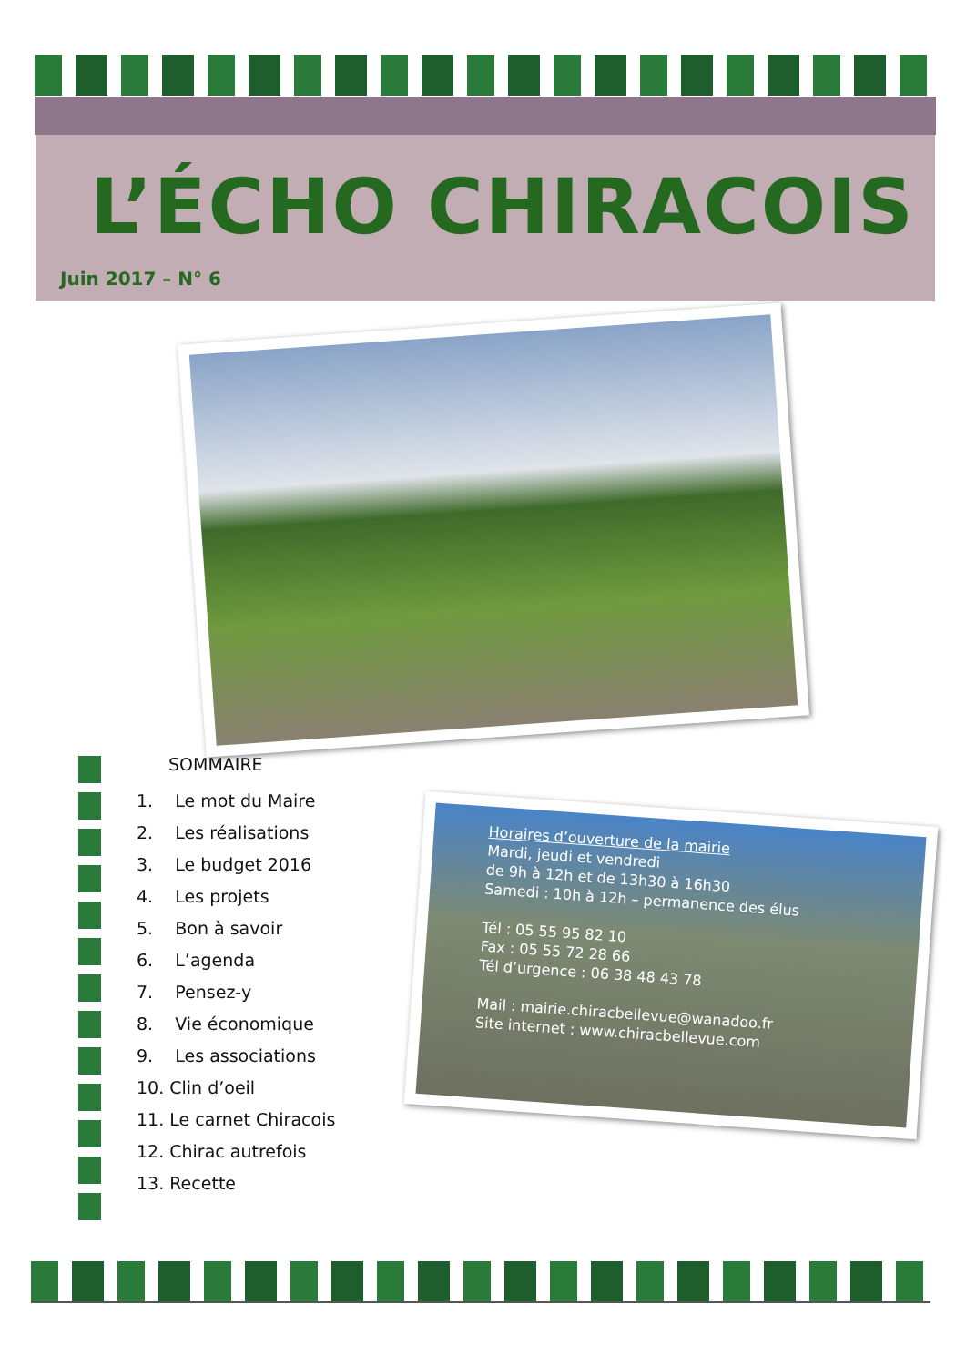L’ÉCHO CHIRACOIS
Juin 2017 – N° 6
SOMMAIRE
1. Le mot du Maire
2. Les réalisations
3. Le budget 2016
4. Les projets
5. Bon à savoir
6. L’agenda
7. Pensez-y
8. Vie économique
9. Les associations
10. Clin d’oeil
11. Le carnet Chiracois
12. Chirac autrefois
13. Recette
Horaires d’ouverture de la mairie
Mardi, jeudi et vendredi
de 9h à 12h et de 13h30 à 16h30
Samedi : 10h à 12h – permanence des élus
Tél : 05 55 95 82 10
Fax : 05 55 72 28 66
Tél d’urgence : 06 38 48 43 78
Mail : mairie.chiracbellevue@wanadoo.fr
Site internet : www.chiracbellevue.com